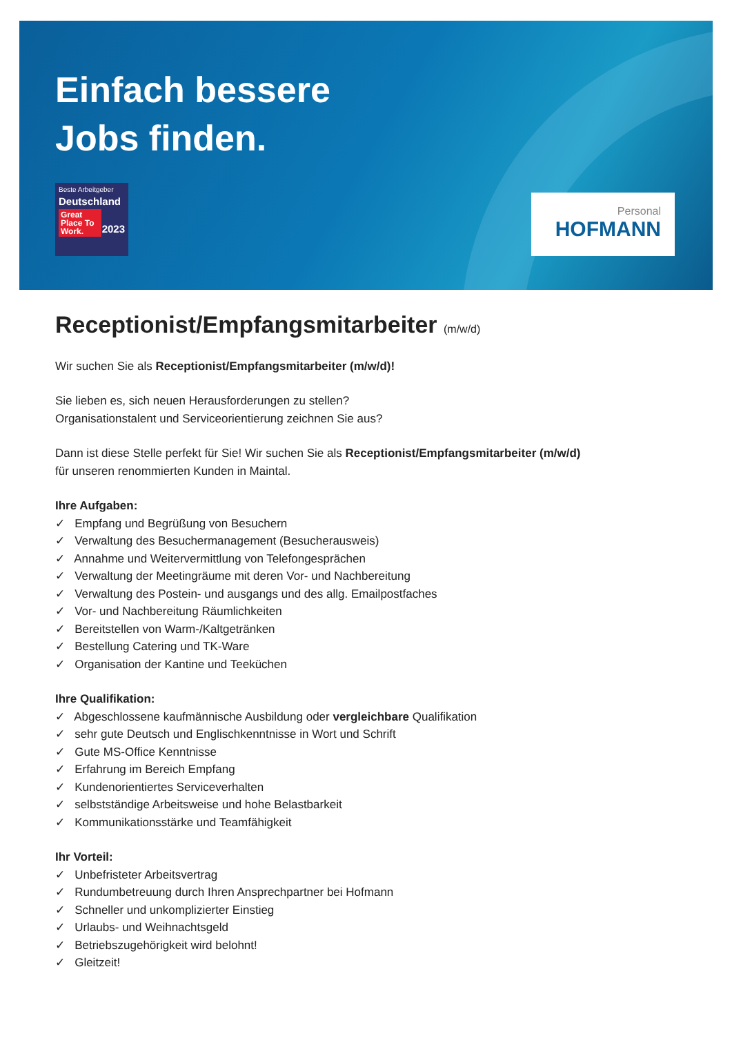Einfach bessere
Jobs finden.
Beste Arbeitgeber
Deutschland
Great Place To Work.
2023
Personal
HOFMANN
Receptionist/Empfangsmitarbeiter (m/w/d)
Wir suchen Sie als Receptionist/Empfangsmitarbeiter (m/w/d)!
Sie lieben es, sich neuen Herausforderungen zu stellen?
Organisationstalent und Serviceorientierung zeichnen Sie aus?
Dann ist diese Stelle perfekt für Sie! Wir suchen Sie als Receptionist/Empfangsmitarbeiter (m/w/d)
für unseren renommierten Kunden in Maintal.
Ihre Aufgaben:
✓ Empfang und Begrüßung von Besuchern
✓ Verwaltung des Besuchermanagement (Besucherausweis)
✓ Annahme und Weitervermittlung von Telefongesprächen
✓ Verwaltung der Meetingräume mit deren Vor- und Nachbereitung
✓ Verwaltung des Postein- und ausgangs und des allg. Emailpostfaches
✓ Vor- und Nachbereitung Räumlichkeiten
✓ Bereitstellen von Warm-/Kaltgetränken
✓ Bestellung Catering und TK-Ware
✓ Organisation der Kantine und Teeküchen
Ihre Qualifikation:
✓ Abgeschlossene kaufmännische Ausbildung oder vergleichbare Qualifikation
✓ sehr gute Deutsch und Englischkenntnisse in Wort und Schrift
✓ Gute MS-Office Kenntnisse
✓ Erfahrung im Bereich Empfang
✓ Kundenorientiertes Serviceverhalten
✓ selbstständige Arbeitsweise und hohe Belastbarkeit
✓ Kommunikationsstärke und Teamfähigkeit
Ihr Vorteil:
✓ Unbefristeter Arbeitsvertrag
✓ Rundumbetreuung durch Ihren Ansprechpartner bei Hofmann
✓ Schneller und unkomplizierter Einstieg
✓ Urlaubs- und Weihnachtsgeld
✓ Betriebszugehörigkeit wird belohnt!
✓ Gleitzeit!